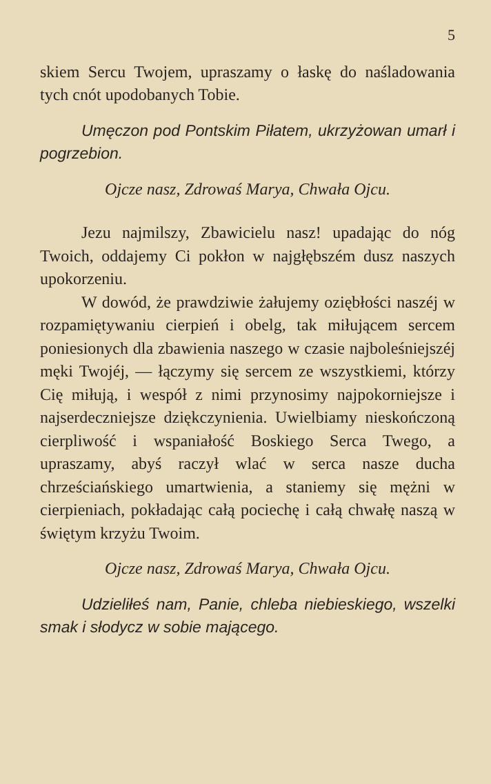5
skiem Sercu Twojem, upraszamy o łaskę do naśladowania tych cnót upodobanych Tobie.
Umęczon pod Pontskim Piłatem, ukrzyżowan umarł i pogrzebion.
Ojcze nasz, Zdrowaś Marya, Chwała Ojcu.
Jezu najmilszy, Zbawicielu nasz! upadając do nóg Twoich, oddajemy Ci pokłon w najgłębszém dusz naszych upokorzeniu.
W dowód, że prawdziwie żałujemy oziębłości naszéj w rozpamiętywaniu cierpień i obelg, tak miłującem sercem poniesionych dla zbawienia naszego w czasie najboleśniejszéj męki Twojéj, — łączymy się sercem ze wszystkiemi, którzy Cię miłują, i wespół z nimi przynosimy najpokorniejsze i najserdeczniejsze dziękczynienia. Uwielbiamy nieskończoną cierpliwość i wspaniałość Boskiego Serca Twego, a upraszamy, abyś raczył wlać w serca nasze ducha chrześciańskiego umartwienia, a staniemy się mężni w cierpieniach, pokładając całą pociechę i całą chwałę naszą w świętym krzyżu Twoim.
Ojcze nasz, Zdrowaś Marya, Chwała Ojcu.
Udzieliłeś nam, Panie, chleba niebieskiego, wszelki smak i słodycz w sobie mającego.